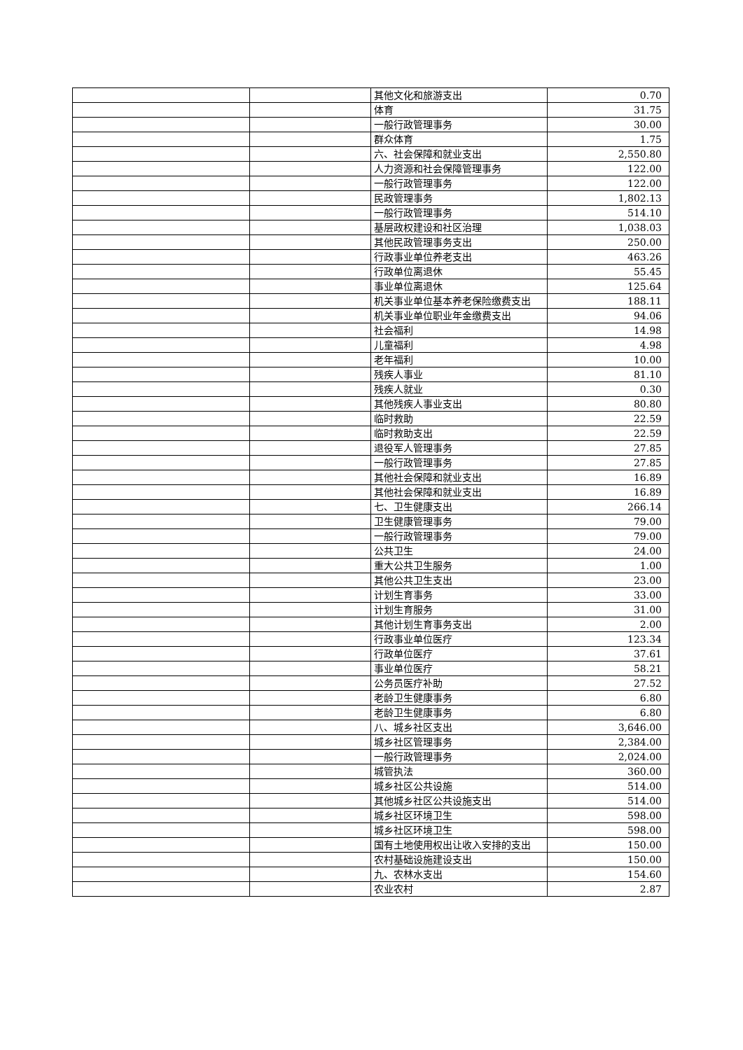| | | 其他文化和旅游支出 | 0.70 |
| | | 体育 | 31.75 |
| | | 一般行政管理事务 | 30.00 |
| | | 群众体育 | 1.75 |
| | | 六、社会保障和就业支出 | 2,550.80 |
| | | 人力资源和社会保障管理事务 | 122.00 |
| | | 一般行政管理事务 | 122.00 |
| | | 民政管理事务 | 1,802.13 |
| | | 一般行政管理事务 | 514.10 |
| | | 基层政权建设和社区治理 | 1,038.03 |
| | | 其他民政管理事务支出 | 250.00 |
| | | 行政事业单位养老支出 | 463.26 |
| | | 行政单位离退休 | 55.45 |
| | | 事业单位离退休 | 125.64 |
| | | 机关事业单位基本养老保险缴费支出 | 188.11 |
| | | 机关事业单位职业年金缴费支出 | 94.06 |
| | | 社会福利 | 14.98 |
| | | 儿童福利 | 4.98 |
| | | 老年福利 | 10.00 |
| | | 残疾人事业 | 81.10 |
| | | 残疾人就业 | 0.30 |
| | | 其他残疾人事业支出 | 80.80 |
| | | 临时救助 | 22.59 |
| | | 临时救助支出 | 22.59 |
| | | 退役军人管理事务 | 27.85 |
| | | 一般行政管理事务 | 27.85 |
| | | 其他社会保障和就业支出 | 16.89 |
| | | 其他社会保障和就业支出 | 16.89 |
| | | 七、卫生健康支出 | 266.14 |
| | | 卫生健康管理事务 | 79.00 |
| | | 一般行政管理事务 | 79.00 |
| | | 公共卫生 | 24.00 |
| | | 重大公共卫生服务 | 1.00 |
| | | 其他公共卫生支出 | 23.00 |
| | | 计划生育事务 | 33.00 |
| | | 计划生育服务 | 31.00 |
| | | 其他计划生育事务支出 | 2.00 |
| | | 行政事业单位医疗 | 123.34 |
| | | 行政单位医疗 | 37.61 |
| | | 事业单位医疗 | 58.21 |
| | | 公务员医疗补助 | 27.52 |
| | | 老龄卫生健康事务 | 6.80 |
| | | 老龄卫生健康事务 | 6.80 |
| | | 八、城乡社区支出 | 3,646.00 |
| | | 城乡社区管理事务 | 2,384.00 |
| | | 一般行政管理事务 | 2,024.00 |
| | | 城管执法 | 360.00 |
| | | 城乡社区公共设施 | 514.00 |
| | | 其他城乡社区公共设施支出 | 514.00 |
| | | 城乡社区环境卫生 | 598.00 |
| | | 城乡社区环境卫生 | 598.00 |
| | | 国有土地使用权出让收入安排的支出 | 150.00 |
| | | 农村基础设施建设支出 | 150.00 |
| | | 九、农林水支出 | 154.60 |
| | | 农业农村 | 2.87 |